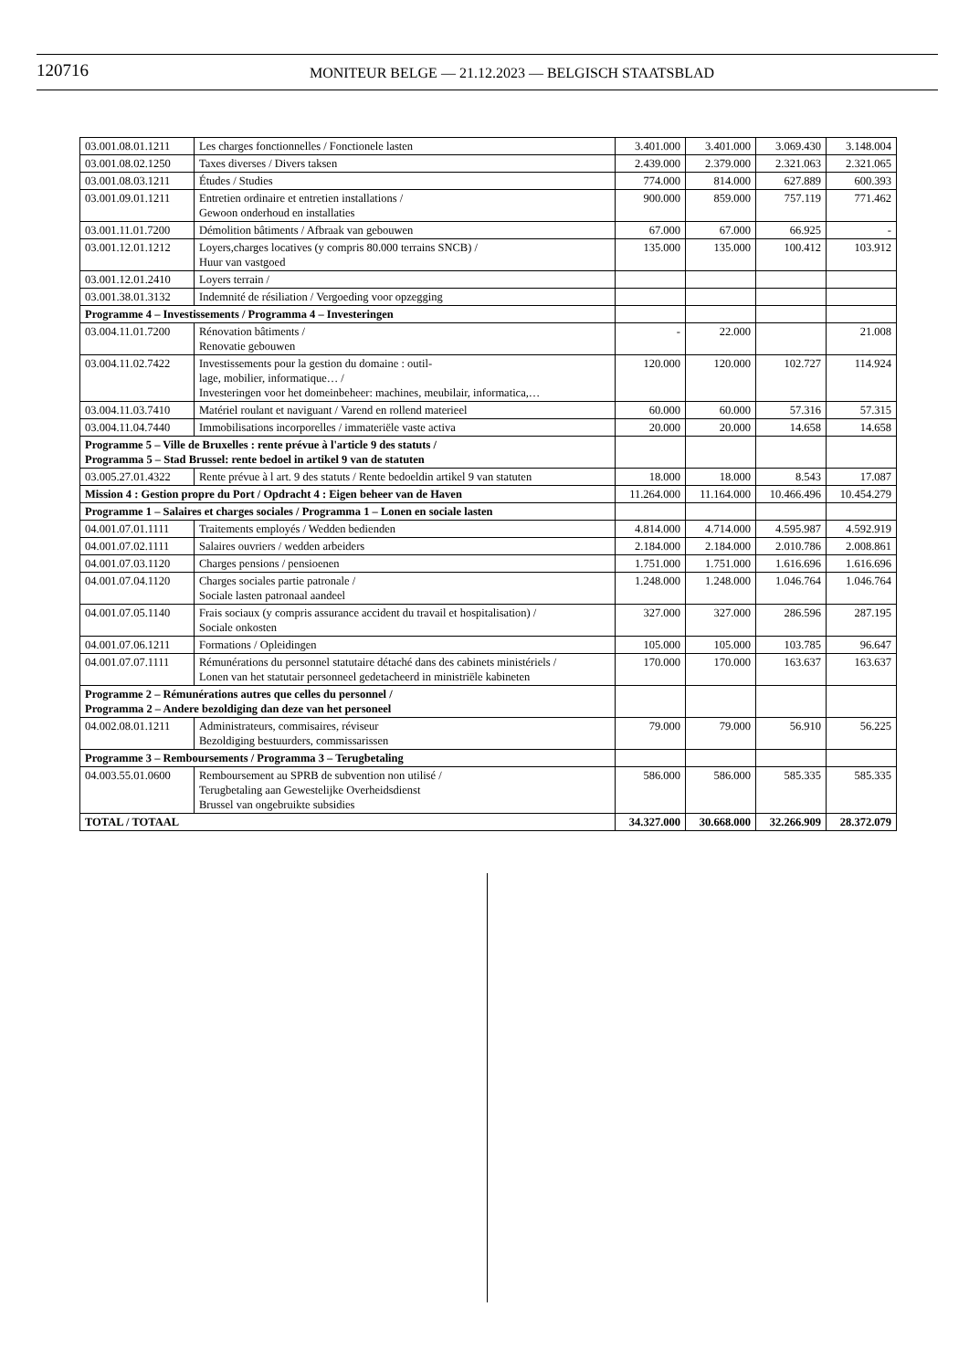120716
MONITEUR BELGE — 21.12.2023 — BELGISCH STAATSBLAD
| 03.001.08.01.1211 | Les charges fonctionnelles / Fonctionele lasten | 3.401.000 | 3.401.000 | 3.069.430 | 3.148.004 |
| 03.001.08.02.1250 | Taxes diverses / Divers taksen | 2.439.000 | 2.379.000 | 2.321.063 | 2.321.065 |
| 03.001.08.03.1211 | Études / Studies | 774.000 | 814.000 | 627.889 | 600.393 |
| 03.001.09.01.1211 | Entretien ordinaire et entretien installations / Gewoon onderhoud en installaties | 900.000 | 859.000 | 757.119 | 771.462 |
| 03.001.11.01.7200 | Démolition bâtiments / Afbraak van gebouwen | 67.000 | 67.000 | 66.925 | - |
| 03.001.12.01.1212 | Loyers,charges locatives (y compris 80.000 terrains SNCB) / Huur van vastgoed | 135.000 | 135.000 | 100.412 | 103.912 |
| 03.001.12.01.2410 | Loyers terrain / | | | | |
| 03.001.38.01.3132 | Indemnité de résiliation / Vergoeding voor opzegging | | | | |
| Programme 4 – Investissements / Programma 4 – Investeringen | | | | | |
| 03.004.11.01.7200 | Rénovation bâtiments / Renovatie gebouwen | - | 22.000 | | 21.008 |
| 03.004.11.02.7422 | Investissements pour la gestion du domaine : outil- lage, mobilier, informatique… / Investeringen voor het domeinbeheer: machines, meubilair, informatica,… | 120.000 | 120.000 | 102.727 | 114.924 |
| 03.004.11.03.7410 | Matériel roulant et naviguant / Varend en rollend materieel | 60.000 | 60.000 | 57.316 | 57.315 |
| 03.004.11.04.7440 | Immobilisations incorporelles / immateriële vaste activa | 20.000 | 20.000 | 14.658 | 14.658 |
| Programme 5 – Ville de Bruxelles : rente prévue à l'article 9 des statuts / Programma 5 – Stad Brussel: rente bedoel in artikel 9 van de statuten | | | | | |
| 03.005.27.01.4322 | Rente prévue à l art. 9 des statuts / Rente bedoeldin artikel 9 van statuten | 18.000 | 18.000 | 8.543 | 17.087 |
| Mission 4 : Gestion propre du Port / Opdracht 4 : Eigen beheer van de Haven | | 11.264.000 | 11.164.000 | 10.466.496 | 10.454.279 |
| Programme 1 – Salaires et charges sociales / Programma 1 – Lonen en sociale lasten | | | | | |
| 04.001.07.01.1111 | Traitements employés / Wedden bedienden | 4.814.000 | 4.714.000 | 4.595.987 | 4.592.919 |
| 04.001.07.02.1111 | Salaires ouvriers / wedden arbeiders | 2.184.000 | 2.184.000 | 2.010.786 | 2.008.861 |
| 04.001.07.03.1120 | Charges pensions / pensioenen | 1.751.000 | 1.751.000 | 1.616.696 | 1.616.696 |
| 04.001.07.04.1120 | Charges sociales partie patronale / Sociale lasten patronaal aandeel | 1.248.000 | 1.248.000 | 1.046.764 | 1.046.764 |
| 04.001.07.05.1140 | Frais sociaux (y compris assurance accident du travail et hospitalisation) / Sociale onkosten | 327.000 | 327.000 | 286.596 | 287.195 |
| 04.001.07.06.1211 | Formations / Opleidingen | 105.000 | 105.000 | 103.785 | 96.647 |
| 04.001.07.07.1111 | Rémunérations du personnel statutaire détaché dans des cabinets ministériels / Lonen van het statutair personneel gedetacheerd in ministriële kabineten | 170.000 | 170.000 | 163.637 | 163.637 |
| Programme 2 – Rémunérations autres que celles du personnel / Programma 2 – Andere bezoldiging dan deze van het personeel | | | | | |
| 04.002.08.01.1211 | Administrateurs, commisaires, réviseur Bezoldiging bestuurders, commissarissen | 79.000 | 79.000 | 56.910 | 56.225 |
| Programme 3 – Remboursements / Programma 3 – Terugbetaling | | | | | |
| 04.003.55.01.0600 | Remboursement au SPRB de subvention non utilisé / Terugbetaling aan Gewestelijke Overheidsdienst Brussel van ongebruikte subsidies | 586.000 | 586.000 | 585.335 | 585.335 |
| TOTAL / TOTAAL | | 34.327.000 | 30.668.000 | 32.266.909 | 28.372.079 |